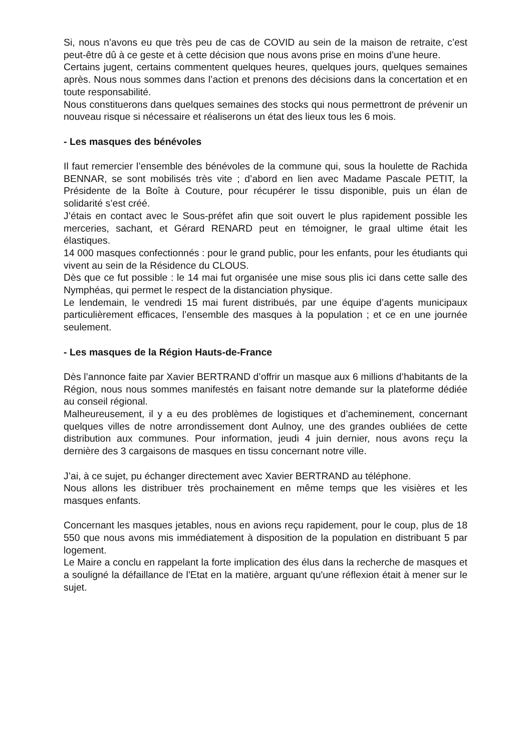Si, nous n’avons eu que très peu de cas de COVID au sein de la maison de retraite, c’est peut-être dû à ce geste et à cette décision que nous avons prise en moins d’une heure.
Certains jugent, certains commentent quelques heures, quelques jours, quelques semaines après. Nous nous sommes dans l’action et prenons des décisions dans la concertation et en toute responsabilité.
Nous constituerons dans quelques semaines des stocks qui nous permettront de prévenir un nouveau risque si nécessaire et réaliserons un état des lieux tous les 6 mois.
- Les masques des bénévoles
Il faut remercier l’ensemble des bénévoles de la commune qui, sous la houlette de Rachida BENNAR, se sont mobilisés très vite ; d’abord en lien avec Madame Pascale PETIT, la Présidente de la Boîte à Couture, pour récupérer le tissu disponible, puis un élan de solidarité s’est créé.
J’étais en contact avec le Sous-préfet afin que soit ouvert le plus rapidement possible les merceries, sachant, et Gérard RENARD peut en témoigner, le graal ultime était les élastiques.
14 000 masques confectionnés : pour le grand public, pour les enfants, pour les étudiants qui vivent au sein de la Résidence du CLOUS.
Dès que ce fut possible : le 14 mai fut organisée une mise sous plis ici dans cette salle des Nymphéas, qui permet le respect de la distanciation physique.
Le lendemain, le vendredi 15 mai furent distribués, par une équipe d’agents municipaux particulièrement efficaces, l’ensemble des masques à la population ; et ce en une journée seulement.
- Les masques de la Région Hauts-de-France
Dès l’annonce faite par Xavier BERTRAND d’offrir un masque aux 6 millions d’habitants de la Région, nous nous sommes manifestés en faisant notre demande sur la plateforme dédiée au conseil régional.
Malheureusement, il y a eu des problèmes de logistiques et d’acheminement, concernant quelques villes de notre arrondissement dont Aulnoy, une des grandes oubliées de cette distribution aux communes. Pour information, jeudi 4 juin dernier, nous avons reçu la dernière des 3 cargaisons de masques en tissu concernant notre ville.
J’ai, à ce sujet, pu échanger directement avec Xavier BERTRAND au téléphone.
Nous allons les distribuer très prochainement en même temps que les visières et les masques enfants.
Concernant les masques jetables, nous en avions reçu rapidement, pour le coup, plus de 18 550 que nous avons mis immédiatement à disposition de la population en distribuant 5 par logement.
Le Maire a conclu en rappelant la forte implication des élus dans la recherche de masques et a souligné la défaillance de l'Etat en la matière, arguant qu'une réflexion était à mener sur le sujet.